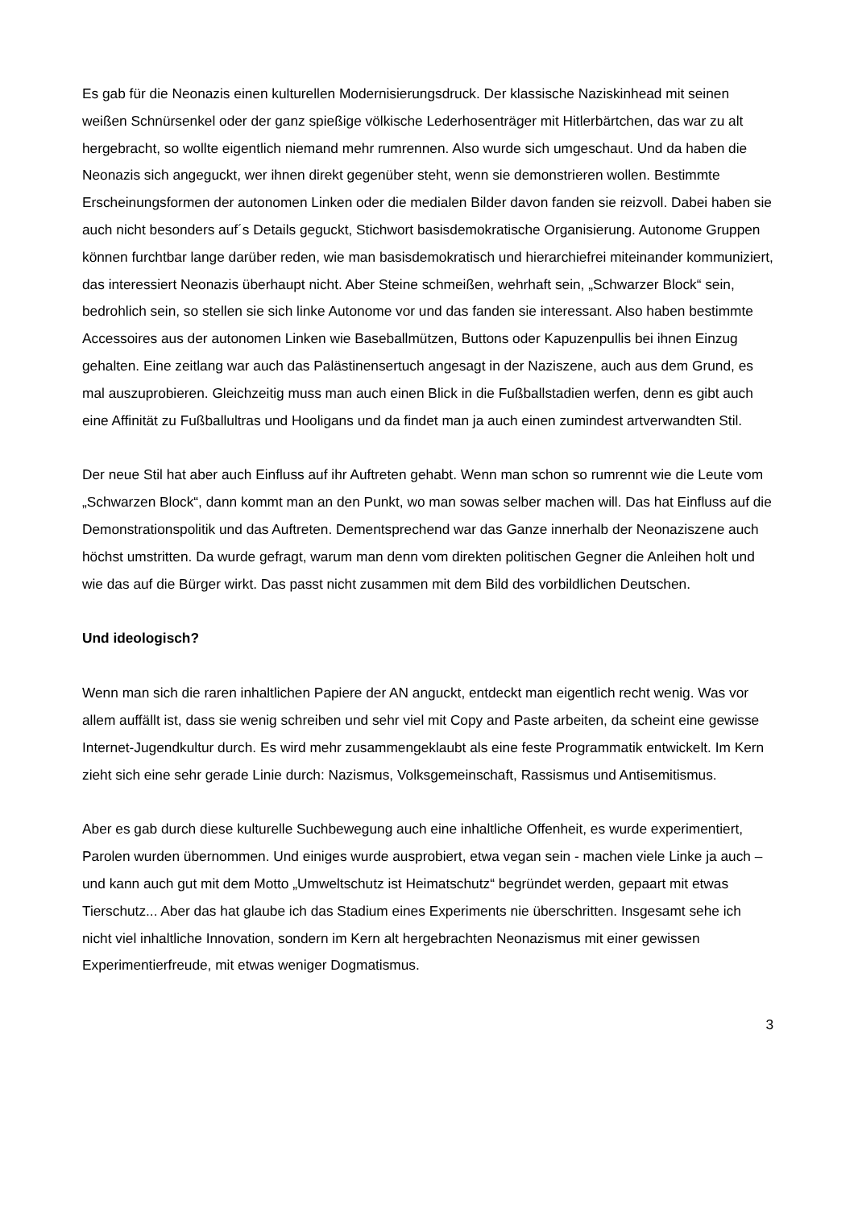Es gab für die Neonazis einen kulturellen Modernisierungsdruck. Der klassische Naziskinhead mit seinen weißen Schnürsenkel oder der ganz spießige völkische Lederhosenträger mit Hitlerbärtchen, das war zu alt hergebracht, so wollte eigentlich niemand mehr rumrennen. Also wurde sich umgeschaut. Und da haben die Neonazis sich angeguckt, wer ihnen direkt gegenüber steht, wenn sie demonstrieren wollen. Bestimmte Erscheinungsformen der autonomen Linken oder die medialen Bilder davon fanden sie reizvoll. Dabei haben sie auch nicht besonders auf´s Details geguckt, Stichwort basisdemokratische Organisierung. Autonome Gruppen können furchtbar lange darüber reden, wie man basisdemokratisch und hierarchiefrei miteinander kommuniziert, das interessiert Neonazis überhaupt nicht. Aber Steine schmeißen, wehrhaft sein, „Schwarzer Block“ sein, bedrohlich sein, so stellen sie sich linke Autonome vor und das fanden sie interessant. Also haben bestimmte Accessoires aus der autonomen Linken wie Baseballmützen, Buttons oder Kapuzenpullis bei ihnen Einzug gehalten. Eine zeitlang war auch das Palästinensertuch angesagt in der Naziszene, auch aus dem Grund, es mal auszuprobieren. Gleichzeitig muss man auch einen Blick in die Fußballstadien werfen, denn es gibt auch eine Affinität zu Fußballultras und Hooligans und da findet man ja auch einen zumindest artverwandten Stil.
Der neue Stil hat aber auch Einfluss auf ihr Auftreten gehabt. Wenn man schon so rumrennt wie die Leute vom „Schwarzen Block“, dann kommt man an den Punkt, wo man sowas selber machen will. Das hat Einfluss auf die Demonstrationspolitik und das Auftreten. Dementsprechend war das Ganze innerhalb der Neonaziszene auch höchst umstritten. Da wurde gefragt, warum man denn vom direkten politischen Gegner die Anleihen holt und wie das auf die Bürger wirkt. Das passt nicht zusammen mit dem Bild des vorbildlichen Deutschen.
Und ideologisch?
Wenn man sich die raren inhaltlichen Papiere der AN anguckt, entdeckt man eigentlich recht wenig. Was vor allem auffällt ist, dass sie wenig schreiben und sehr viel mit Copy and Paste arbeiten, da scheint eine gewisse Internet-Jugendkultur durch. Es wird mehr zusammengeklaubt als eine feste Programmatik entwickelt. Im Kern zieht sich eine sehr gerade Linie durch: Nazismus, Volksgemeinschaft, Rassismus und Antisemitismus.
Aber es gab durch diese kulturelle Suchbewegung auch eine inhaltliche Offenheit, es wurde experimentiert, Parolen wurden übernommen. Und einiges wurde ausprobiert, etwa vegan sein - machen viele Linke ja auch – und kann auch gut mit dem Motto „Umweltschutz ist Heimatschutz“ begründet werden, gepaart mit etwas Tierschutz... Aber das hat glaube ich das Stadium eines Experiments nie überschritten. Insgesamt sehe ich nicht viel inhaltliche Innovation, sondern im Kern alt hergebrachten Neonazismus mit einer gewissen Experimentierfreude, mit etwas weniger Dogmatismus.
3